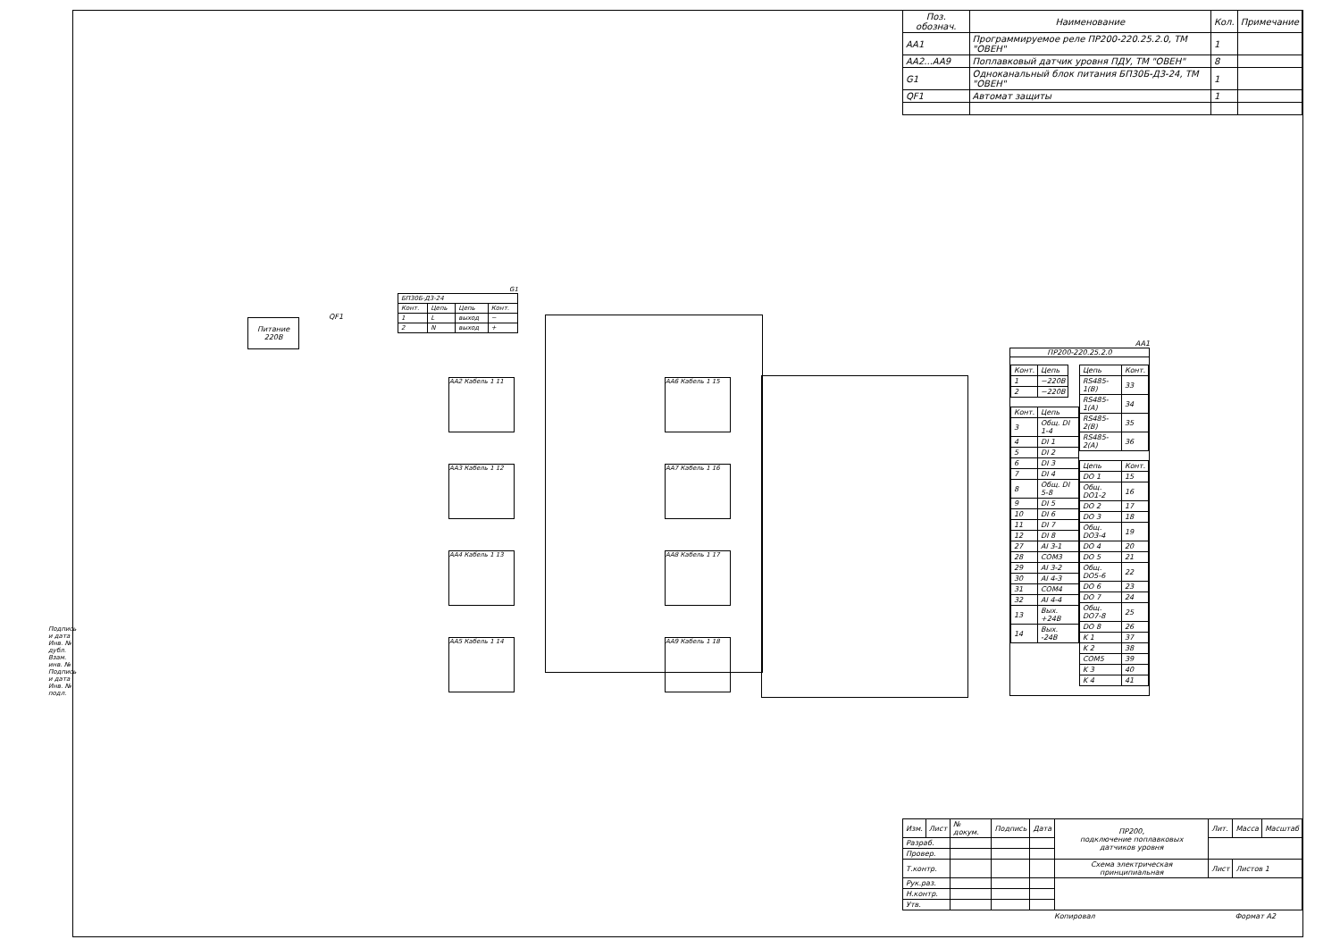| Поз. обознач. | Наименование | Кол. | Примечание |
| --- | --- | --- | --- |
| AA1 | Программируемое реле ПР200-220.25.2.0, ТМ "ОВЕН" | 1 | |
| AA2...AA9 | Поплавковый датчик уровня ПДУ, ТМ "ОВЕН" | 8 | |
| G1 | Одноканальный блок питания БП30Б-Д3-24, ТМ "ОВЕН" | 1 | |
| QF1 | Автомат защиты | 1 | |
Питание
220В
QF1
G1
| БП30Б-Д3-24 | | | |
| Конт. | Цепь | Цепь | Конт. |
| 1 | L | выход | − |
| 2 | N | выход | + |
AA2 Кабель 1 11
AA3 Кабель 1 12
AA4 Кабель 1 13
AA5 Кабель 1 14
AA6 Кабель 1 15
AA7 Кабель 1 16
AA8 Кабель 1 17
AA9 Кабель 1 18
AA1
ПР200-220.25.2.0
| Конт. | Цепь |
| 1 | ~220В |
| 2 | ~220В |
| Конт. | Цепь |
| 3 | Общ. DI 1-4 |
| 4 | DI 1 |
| 5 | DI 2 |
| 6 | DI 3 |
| 7 | DI 4 |
| 8 | Общ. DI 5-8 |
| 9 | DI 5 |
| 10 | DI 6 |
| 11 | DI 7 |
| 12 | DI 8 |
| 27 | AI 3-1 |
| 28 | COM3 |
| 29 | AI 3-2 |
| 30 | AI 4-3 |
| 31 | COM4 |
| 32 | AI 4-4 |
| 13 | Вых. +24В |
| 14 | Вых. -24В |
| Цепь | Конт. |
| RS485-1(B) | 33 |
| RS485-1(A) | 34 |
| RS485-2(B) | 35 |
| RS485-2(A) | 36 |
| Цепь | Конт. |
| DO 1 | 15 |
| Общ. DO1-2 | 16 |
| DO 2 | 17 |
| DO 3 | 18 |
| Общ. DO3-4 | 19 |
| DO 4 | 20 |
| DO 5 | 21 |
| Общ. DO5-6 | 22 |
| DO 6 | 23 |
| DO 7 | 24 |
| Общ. DO7-8 | 25 |
| DO 8 | 26 |
| K 1 | 37 |
| K 2 | 38 |
| COM5 | 39 |
| K 3 | 40 |
| K 4 | 41 |
Подпись и дата
Инв. № дубл.
Взам. инв. №
Подпись и дата
Инв. № подл.
| Изм. | Лист | № докум. | Подпись | Дата | ПР200, подключение поплавковых датчиков уровня | Лит. | Масса | Масштаб |
| Разраб. | | | | | | | | |
| Провер. | | | | | | | | |
| Т.контр. | | | | | Схема электрическая принципиальная | Лист | Листов 1 | |
| Рук.раз. | | | | | | | | |
| Н.контр. | | | | | | | | |
| Утв. | | | | | | | | |
Копировал Формат A2